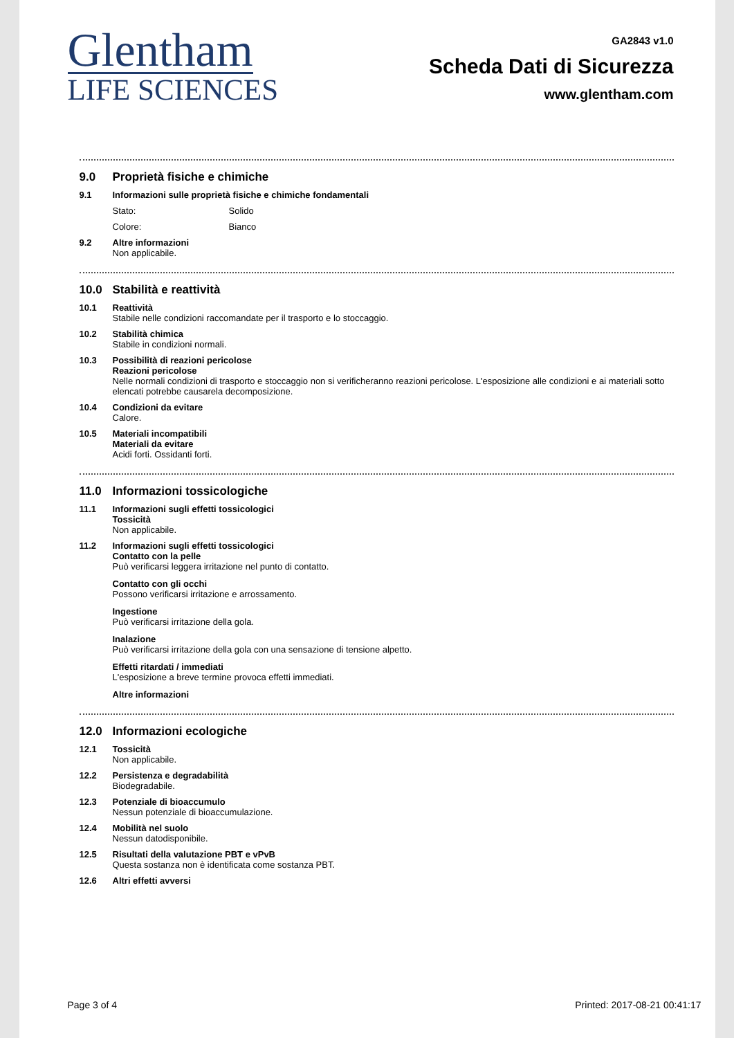Glentham
LIFE SCIENCES
GA2843 v1.0
Scheda Dati di Sicurezza
www.glentham.com
9.0 Proprietà fisiche e chimiche
9.1 Informazioni sulle proprietà fisiche e chimiche fondamentali
Stato: Solido
Colore: Bianco
9.2 Altre informazioni
Non applicabile.
10.0 Stabilità e reattività
10.1 Reattività
Stabile nelle condizioni raccomandate per il trasporto e lo stoccaggio.
10.2 Stabilità chimica
Stabile in condizioni normali.
10.3 Possibilità di reazioni pericolose
Reazioni pericolose
Nelle normali condizioni di trasporto e stoccaggio non si verificheranno reazioni pericolose. L'esposizione alle condizioni e ai materiali sotto elencati potrebbe causarela decomposizione.
10.4 Condizioni da evitare
Calore.
10.5 Materiali incompatibili
Materiali da evitare
Acidi forti. Ossidanti forti.
11.0 Informazioni tossicologiche
11.1 Informazioni sugli effetti tossicologici
Tossicità
Non applicabile.
11.2 Informazioni sugli effetti tossicologici
Contatto con la pelle
Può verificarsi leggera irritazione nel punto di contatto.
Contatto con gli occhi
Possono verificarsi irritazione e arrossamento.
Ingestione
Può verificarsi irritazione della gola.
Inalazione
Può verificarsi irritazione della gola con una sensazione di tensione alpetto.
Effetti ritardati / immediati
L'esposizione a breve termine provoca effetti immediati.
Altre informazioni
12.0 Informazioni ecologiche
12.1 Tossicità
Non applicabile.
12.2 Persistenza e degradabilità
Biodegradabile.
12.3 Potenziale di bioaccumulo
Nessun potenziale di bioaccumulazione.
12.4 Mobilità nel suolo
Nessun datodisponibile.
12.5 Risultati della valutazione PBT e vPvB
Questa sostanza non è identificata come sostanza PBT.
12.6 Altri effetti avversi
Page 3 of 4 Printed: 2017-08-21 00:41:17